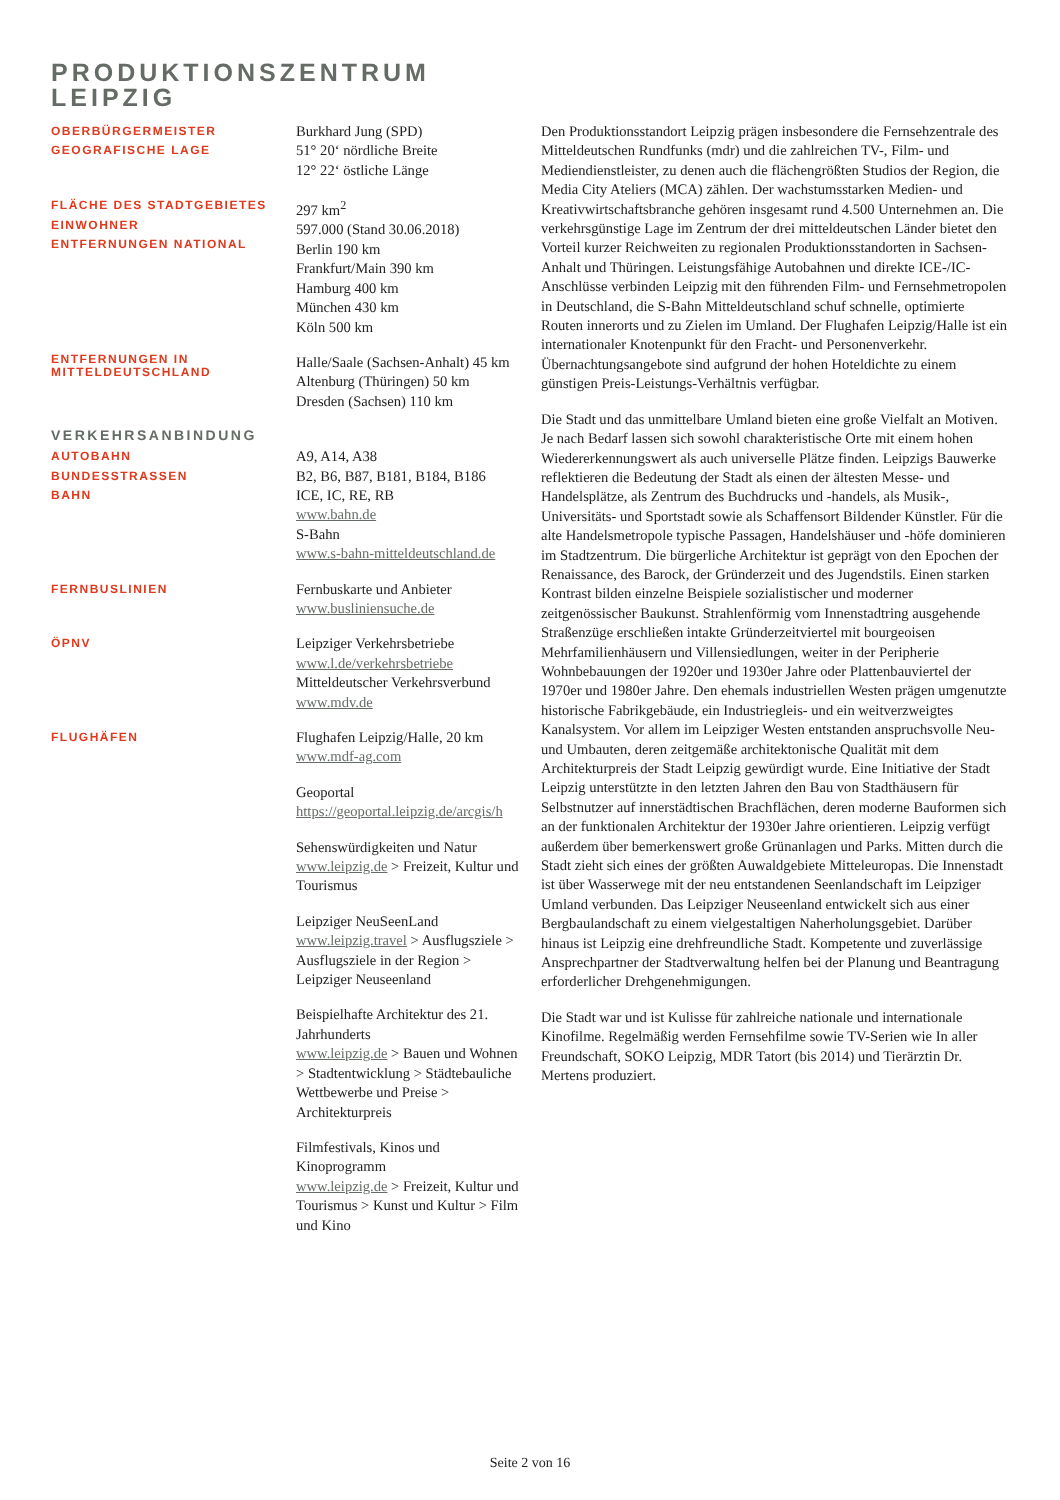PRODUKTIONSZENTRUM
LEIPZIG
OBERBÜRGERMEISTER
GEOGRAFISCHE LAGE
Burkhard Jung (SPD)
51° 20‘ nördliche Breite
12° 22‘ östliche Länge
FLÄCHE DES STADTGEBIETES
EINWOHNER
ENTFERNUNGEN NATIONAL
297 km<sup>2</sup>
597.000 (Stand 30.06.2018)
Berlin 190 km
Frankfurt/Main 390 km
Hamburg 400 km
München 430 km
Köln 500 km
ENTFERNUNGEN IN
MITTELDEUTSCHLAND
Halle/Saale (Sachsen-Anhalt) 45 km
Altenburg (Thüringen) 50 km
Dresden (Sachsen) 110 km
VERKEHRSANBINDUNG
AUTOBAHN
BUNDESSTRASSEN
BAHN
A9, A14, A38
B2, B6, B87, B181, B184, B186
ICE, IC, RE, RB
www.bahn.de
S-Bahn
www.s-bahn-mitteldeutschland.de
FERNBUSLINIEN
Fernbuskarte und Anbieter
www.busliniensuche.de
ÖPNV
Leipziger Verkehrsbetriebe
www.l.de/verkehrsbetriebe
Mitteldeutscher Verkehrsverbund
www.mdv.de
FLUGHÄFEN
Flughafen Leipzig/Halle, 20 km
www.mdf-ag.com
Geoportal
https://geoportal.leipzig.de/arcgis/h
Sehenswürdigkeiten und Natur
www.leipzig.de > Freizeit, Kultur und Tourismus
Leipziger NeuSeenLand
www.leipzig.travel > Ausflugsziele > Ausflugsziele in der Region > Leipziger Neuseenland
Beispielhafte Architektur des 21. Jahrhunderts
www.leipzig.de > Bauen und Wohnen > Stadtentwicklung > Städtebauliche Wettbewerbe und Preise > Architekturpreis
Filmfestivals, Kinos und Kinoprogramm
www.leipzig.de > Freizeit, Kultur und Tourismus > Kunst und Kultur > Film und Kino
Den Produktionsstandort Leipzig prägen insbesondere die Fernsehzentrale des Mitteldeutschen Rundfunks (mdr) und die zahlreichen TV-, Film- und Mediendienstleister, zu denen auch die flächengrößten Studios der Region, die Media City Ateliers (MCA) zählen. Der wachstumsstarken Medien- und Kreativwirtschaftsbranche gehören insgesamt rund 4.500 Unternehmen an. Die verkehrsgünstige Lage im Zentrum der drei mitteldeutschen Länder bietet den Vorteil kurzer Reichweiten zu regionalen Produktionsstandorten in Sachsen-Anhalt und Thüringen. Leistungsfähige Autobahnen und direkte ICE-/IC-Anschlüsse verbinden Leipzig mit den führenden Film- und Fernsehmetropolen in Deutschland, die S-Bahn Mitteldeutschland schuf schnelle, optimierte Routen innerorts und zu Zielen im Umland. Der Flughafen Leipzig/Halle ist ein internationaler Knotenpunkt für den Fracht- und Personenverkehr. Übernachtungsangebote sind aufgrund der hohen Hoteldichte zu einem günstigen Preis-Leistungs-Verhältnis verfügbar.
Die Stadt und das unmittelbare Umland bieten eine große Vielfalt an Motiven. Je nach Bedarf lassen sich sowohl charakteristische Orte mit einem hohen Wiedererkennungswert als auch universelle Plätze finden. Leipzigs Bauwerke reflektieren die Bedeutung der Stadt als einen der ältesten Messe- und Handelsplätze, als Zentrum des Buchdrucks und -handels, als Musik-, Universitäts- und Sportstadt sowie als Schaffensort Bildender Künstler. Für die alte Handelsmetropole typische Passagen, Handelshäuser und -höfe dominieren im Stadtzentrum. Die bürgerliche Architektur ist geprägt von den Epochen der Renaissance, des Barock, der Gründerzeit und des Jugendstils. Einen starken Kontrast bilden einzelne Beispiele sozialistischer und moderner zeitgenössischer Baukunst. Strahlenförmig vom Innenstadtring ausgehende Straßenzüge erschließen intakte Gründerzeitviertel mit bourgeoisen Mehrfamilienhäusern und Villensiedlungen, weiter in der Peripherie Wohnbebauungen der 1920er und 1930er Jahre oder Plattenbauviertel der 1970er und 1980er Jahre. Den ehemals industriellen Westen prägen umgenutzte historische Fabrikgebäude, ein Industriegleis- und ein weitverzweigtes Kanalsystem. Vor allem im Leipziger Westen entstanden anspruchsvolle Neu- und Umbauten, deren zeitgemäße architektonische Qualität mit dem Architekturpreis der Stadt Leipzig gewürdigt wurde. Eine Initiative der Stadt Leipzig unterstützte in den letzten Jahren den Bau von Stadthäusern für Selbstnutzer auf innerstädtischen Brachflächen, deren moderne Bauformen sich an der funktionalen Architektur der 1930er Jahre orientieren. Leipzig verfügt außerdem über bemerkenswert große Grünanlagen und Parks. Mitten durch die Stadt zieht sich eines der größten Auwaldgebiete Mitteleuropas. Die Innenstadt ist über Wasserwege mit der neu entstandenen Seenlandschaft im Leipziger Umland verbunden. Das Leipziger Neuseenland entwickelt sich aus einer Bergbaulandschaft zu einem vielgestaltigen Naherholungsgebiet. Darüber hinaus ist Leipzig eine drehfreundliche Stadt. Kompetente und zuverlässige Ansprechpartner der Stadtverwaltung helfen bei der Planung und Beantragung erforderlicher Drehgenehmigungen.
Die Stadt war und ist Kulisse für zahlreiche nationale und internationale Kinofilme. Regelmäßig werden Fernsehfilme sowie TV-Serien wie In aller Freundschaft, SOKO Leipzig, MDR Tatort (bis 2014) und Tierärztin Dr. Mertens produziert.
Seite 2 von 16